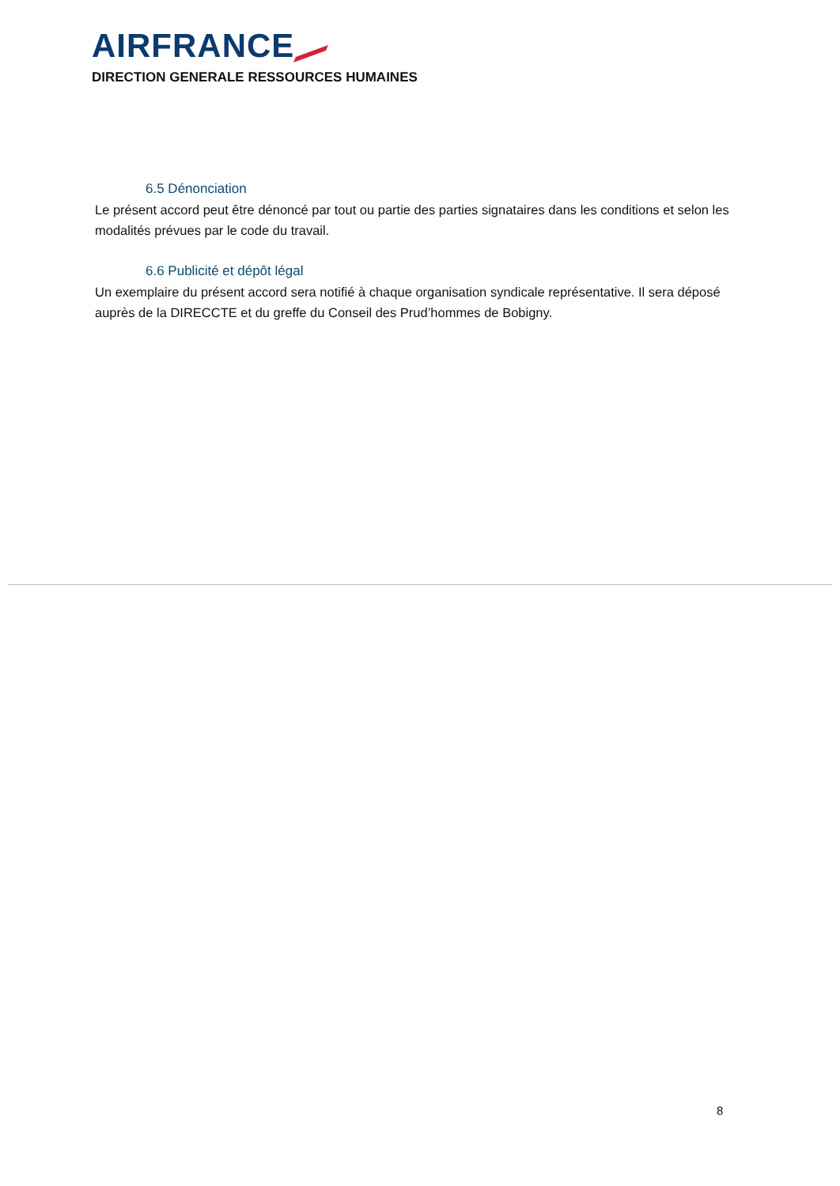AIRFRANCE
DIRECTION GENERALE RESSOURCES HUMAINES
6.5 Dénonciation
Le présent accord peut être dénoncé par tout ou partie des parties signataires dans les conditions et selon les modalités prévues par le code du travail.
6.6 Publicité et dépôt légal
Un exemplaire du présent accord sera notifié à chaque organisation syndicale représentative. Il sera déposé auprès de la DIRECCTE et du greffe du Conseil des Prud’hommes de Bobigny.
8